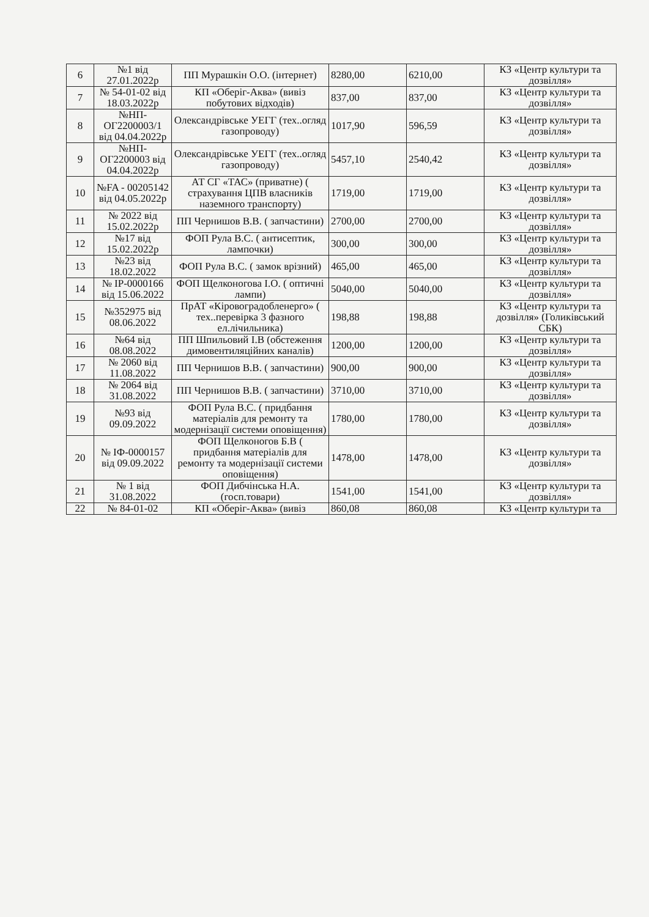| 6 | №1 від 27.01.2022р | ПП Мурашкін О.О. (інтернет) | 8280,00 | 6210,00 | КЗ «Центр культури та дозвілля» |
| 7 | № 54-01-02 від 18.03.2022р | КП «Оберіг-Аква» (вивіз побутових відходів) | 837,00 | 837,00 | КЗ «Центр культури та дозвілля» |
| 8 | №НП-ОГ2200003/1 від 04.04.2022р | Олександрівське УЕГГ (тех..огляд газопроводу) | 1017,90 | 596,59 | КЗ «Центр культури та дозвілля» |
| 9 | №НП-ОГ2200003 від 04.04.2022р | Олександрівське УЕГГ (тех..огляд газопроводу) | 5457,10 | 2540,42 | КЗ «Центр культури та дозвілля» |
| 10 | №FA - 00205142 від 04.05.2022р | АТ СГ «ТАС» (приватне) ( страхування ЦПВ власників наземного транспорту) | 1719,00 | 1719,00 | КЗ «Центр культури та дозвілля» |
| 11 | № 2022 від 15.02.2022р | ПП Чернишов В.В. ( запчастини) | 2700,00 | 2700,00 | КЗ «Центр культури та дозвілля» |
| 12 | №17 від 15.02.2022р | ФОП Рула В.С. ( антисептик, лампочки) | 300,00 | 300,00 | КЗ «Центр культури та дозвілля» |
| 13 | №23 від 18.02.2022 | ФОП Рула В.С. ( замок врізний) | 465,00 | 465,00 | КЗ «Центр культури та дозвілля» |
| 14 | № ІР-0000166 від 15.06.2022 | ФОП Щелконогова І.О. ( оптичні лампи) | 5040,00 | 5040,00 | КЗ «Центр культури та дозвілля» |
| 15 | №352975 від 08.06.2022 | ПрАТ «Кіровоградобленерго» ( тех..перевірка 3 фазного ел.лічильника) | 198,88 | 198,88 | КЗ «Центр культури та дозвілля» (Голиківський СБК) |
| 16 | №64 від 08.08.2022 | ПП Шпильовий І.В (обстеження димовентиляційних каналів) | 1200,00 | 1200,00 | КЗ «Центр культури та дозвілля» |
| 17 | № 2060 від 11.08.2022 | ПП Чернишов В.В. ( запчастини) | 900,00 | 900,00 | КЗ «Центр культури та дозвілля» |
| 18 | № 2064 від 31.08.2022 | ПП Чернишов В.В. ( запчастини) | 3710,00 | 3710,00 | КЗ «Центр культури та дозвілля» |
| 19 | №93 від 09.09.2022 | ФОП Рула В.С. ( придбання матеріалів для ремонту та модернізації системи оповіщення) | 1780,00 | 1780,00 | КЗ «Центр культури та дозвілля» |
| 20 | № ІФ-0000157 від 09.09.2022 | ФОП Щелконогов Б.В ( придбання матеріалів для ремонту та модернізації системи оповіщення) | 1478,00 | 1478,00 | КЗ «Центр культури та дозвілля» |
| 21 | № 1 від 31.08.2022 | ФОП Дибчінська Н.А. (госп.товари) | 1541,00 | 1541,00 | КЗ «Центр культури та дозвілля» |
| 22 | № 84-01-02 | КП «Оберіг-Аква» (вивіз | 860,08 | 860,08 | КЗ «Центр культури та |